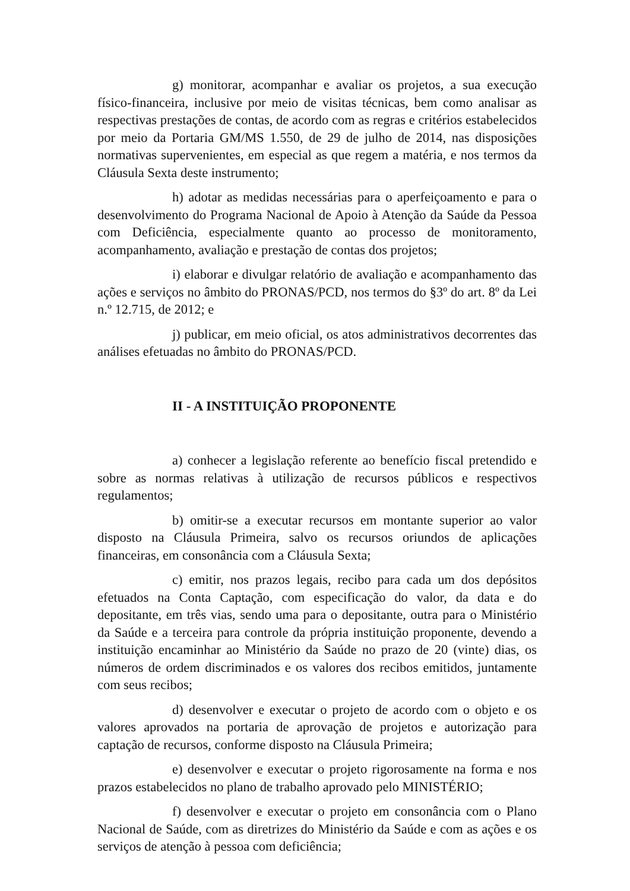g) monitorar, acompanhar e avaliar os projetos, a sua execução físico-financeira, inclusive por meio de visitas técnicas, bem como analisar as respectivas prestações de contas, de acordo com as regras e critérios estabelecidos por meio da Portaria GM/MS 1.550, de 29 de julho de 2014, nas disposições normativas supervenientes, em especial as que regem a matéria, e nos termos da Cláusula Sexta deste instrumento;
h) adotar as medidas necessárias para o aperfeiçoamento e para o desenvolvimento do Programa Nacional de Apoio à Atenção da Saúde da Pessoa com Deficiência, especialmente quanto ao processo de monitoramento, acompanhamento, avaliação e prestação de contas dos projetos;
i) elaborar e divulgar relatório de avaliação e acompanhamento das ações e serviços no âmbito do PRONAS/PCD, nos termos do §3º do art. 8º da Lei n.º 12.715, de 2012; e
j) publicar, em meio oficial, os atos administrativos decorrentes das análises efetuadas no âmbito do PRONAS/PCD.
II - A INSTITUIÇÃO PROPONENTE
a) conhecer a legislação referente ao benefício fiscal pretendido e sobre as normas relativas à utilização de recursos públicos e respectivos regulamentos;
b) omitir-se a executar recursos em montante superior ao valor disposto na Cláusula Primeira, salvo os recursos oriundos de aplicações financeiras, em consonância com a Cláusula Sexta;
c) emitir, nos prazos legais, recibo para cada um dos depósitos efetuados na Conta Captação, com especificação do valor, da data e do depositante, em três vias, sendo uma para o depositante, outra para o Ministério da Saúde e a terceira para controle da própria instituição proponente, devendo a instituição encaminhar ao Ministério da Saúde no prazo de 20 (vinte) dias, os números de ordem discriminados e os valores dos recibos emitidos, juntamente com seus recibos;
d) desenvolver e executar o projeto de acordo com o objeto e os valores aprovados na portaria de aprovação de projetos e autorização para captação de recursos, conforme disposto na Cláusula Primeira;
e) desenvolver e executar o projeto rigorosamente na forma e nos prazos estabelecidos no plano de trabalho aprovado pelo MINISTÉRIO;
f) desenvolver e executar o projeto em consonância com o Plano Nacional de Saúde, com as diretrizes do Ministério da Saúde e com as ações e os serviços de atenção à pessoa com deficiência;